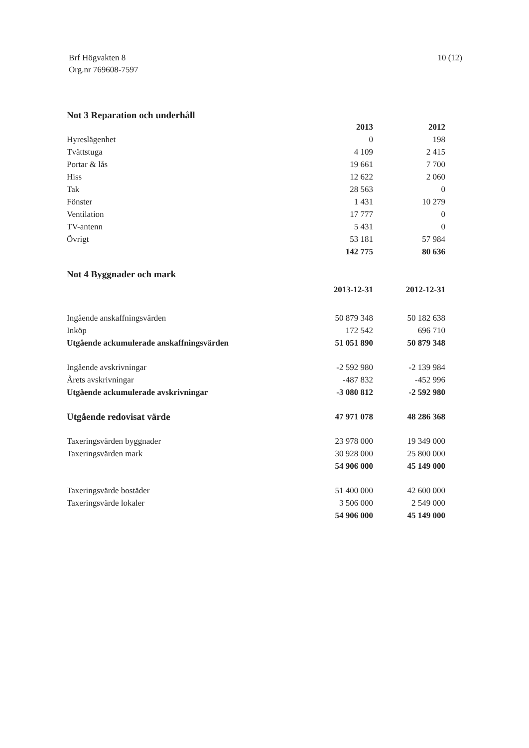Brf Högvakten 8
Org.nr 769608-7597
10 (12)
Not 3 Reparation och underhåll
| | 2013 | 2012 |
| Hyreslägenhet | 0 | 198 |
| Tvättstuga | 4 109 | 2 415 |
| Portar & lås | 19 661 | 7 700 |
| Hiss | 12 622 | 2 060 |
| Tak | 28 563 | 0 |
| Fönster | 1 431 | 10 279 |
| Ventilation | 17 777 | 0 |
| TV-antenn | 5 431 | 0 |
| Övrigt | 53 181 | 57 984 |
| | 142 775 | 80 636 |
Not 4 Byggnader och mark
| | 2013-12-31 | 2012-12-31 |
| Ingående anskaffningsvärden | 50 879 348 | 50 182 638 |
| Inköp | 172 542 | 696 710 |
| Utgående ackumulerade anskaffningsvärden | 51 051 890 | 50 879 348 |
| Ingående avskrivningar | -2 592 980 | -2 139 984 |
| Årets avskrivningar | -487 832 | -452 996 |
| Utgående ackumulerade avskrivningar | -3 080 812 | -2 592 980 |
| Utgående redovisat värde | 47 971 078 | 48 286 368 |
| Taxeringsvärden byggnader | 23 978 000 | 19 349 000 |
| Taxeringsvärden mark | 30 928 000 | 25 800 000 |
| | 54 906 000 | 45 149 000 |
| Taxeringsvärde bostäder | 51 400 000 | 42 600 000 |
| Taxeringsvärde lokaler | 3 506 000 | 2 549 000 |
| | 54 906 000 | 45 149 000 |